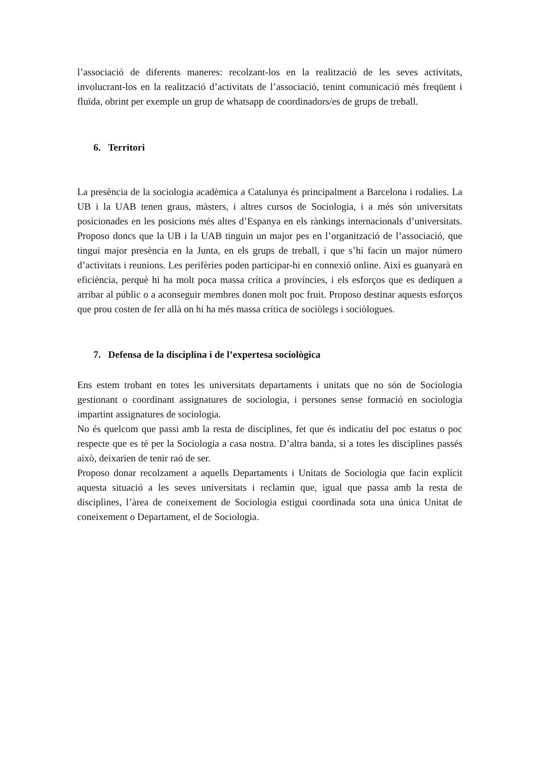l’associació de diferents maneres: recolzant-los en la realització de les seves activitats, involucrant-los en la realització d’activitats de l’associació, tenint comunicació més freqüent i fluïda, obrint per exemple un grup de whatsapp de coordinadors/es de grups de treball.
6. Territori
La presència de la sociologia acadèmica a Catalunya és principalment a Barcelona i rodalies. La UB i la UAB tenen graus, màsters, i altres cursos de Sociologia, i a més són universitats posicionades en les posicions més altes d’Espanya en els rànkings internacionals d’universitats. Proposo doncs que la UB i la UAB tinguin un major pes en l’organització de l’associació, que tingui major presència en la Junta, en els grups de treball, i que s’hi facin un major número d’activitats i reunions. Les perifèries poden participar-hi en connexió online. Així es guanyarà en eficiència, perquè hi ha molt poca massa crítica a províncies, i els esforços que es dediquen a arribar al públic o a aconseguir membres donen molt poc fruit. Proposo destinar aquests esforços que prou costen de fer allà on hi ha més massa crítica de sociòlegs i sociòlogues.
7. Defensa de la disciplina i de l’expertesa sociològica
Ens estem trobant en totes les universitats departaments i unitats que no són de Sociologia gestionant o coordinant assignatures de sociologia, i persones sense formació en sociologia impartint assignatures de sociologia.
No és quelcom que passi amb la resta de disciplines, fet que és indicatiu del poc estatus o poc respecte que es té per la Sociologia a casa nostra. D’altra banda, si a totes les disciplines passés això, deixarien de tenir raó de ser.
Proposo donar recolzament a aquells Departaments i Unitats de Sociologia que facin explícit aquesta situació a les seves universitats i reclamin que, igual que passa amb la resta de disciplines, l’àrea de coneixement de Sociologia estigui coordinada sota una única Unitat de coneixement o Departament, el de Sociologia.